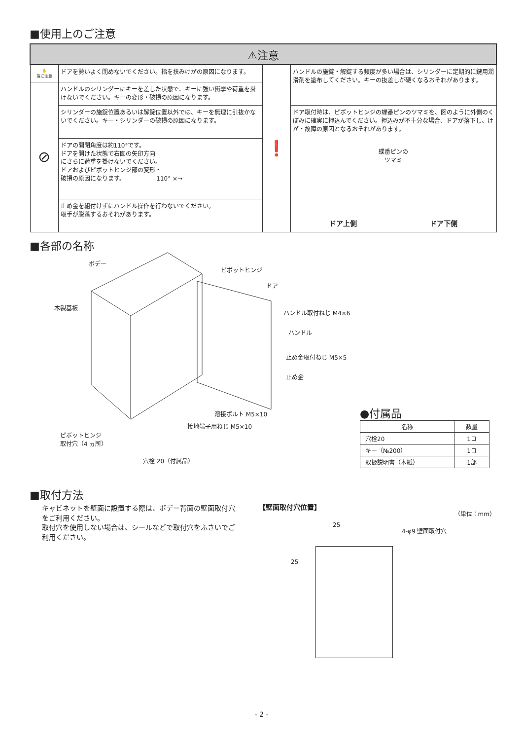■使用上のご注意
| ⚠注意 | | | |
| --- | --- | --- | --- |
| ✋ 指に注意 | ドアを勢いよく閉めないでください。指を挟みけがの原因になります。 | ❗ | ハンドルの施錠・解錠する頻度が多い場合は、シリンダーに定期的に鍵用潤滑剤を塗布してください。キーの抜差しが硬くなるおそれがあります。 |
| ⊘ | ハンドルのシリンダーにキーを差した状態で、キーに強い衝撃や荷重を掛けないでください。キーの変形・破損の原因になります。 | | |
| | シリンダーの施錠位置あるいは解錠位置以外では、キーを無理に引抜かないでください。キー・シリンダーの破損の原因になります。 | | ドア取付時は、ピボットヒンジの蝶番ピンのツマミを、図のように外側のくぼみに確実に押込んでください。押込みが不十分な場合、ドアが落下し、けが・故障の原因となるおそれがあります。 蝶番ピンの ツマミ ドア上側 ドア下側 |
| | ドアの開閉角度は約110°です。 ドアを開けた状態で右図の矢印方向 にさらに荷重を掛けないでください。 ドアおよびピボットヒンジ部の変形・ 破損の原因になります。 110° ×→ | | |
| | 止め金を組付けずにハンドル操作を行わないでください。 取手が脱落するおそれがあります。 | | |
■各部の名称
ボデー
ピボットヒンジ
ドア
木製基板
ハンドル取付ねじ M4×6
ハンドル
止め金取付ねじ M5×5
止め金
溶接ボルト M5×10
接地端子用ねじ M5×10
ピボットヒンジ
取付穴（4 ヵ所）
穴栓 20（付属品）
●付属品
| 名称 | 数量 |
| --- | --- |
| 穴栓20 | 1コ |
| キー（№200） | 1コ |
| 取扱説明書（本紙） | 1部 |
■取付方法
キャビネットを壁面に設置する際は、ボデー背面の壁面取付穴をご利用ください。
取付穴を使用しない場合は、シールなどで取付穴をふさいでご利用ください。
【壁面取付穴位置】 （単位：mm）
25
4-φ9 壁面取付穴
25
- 2 -